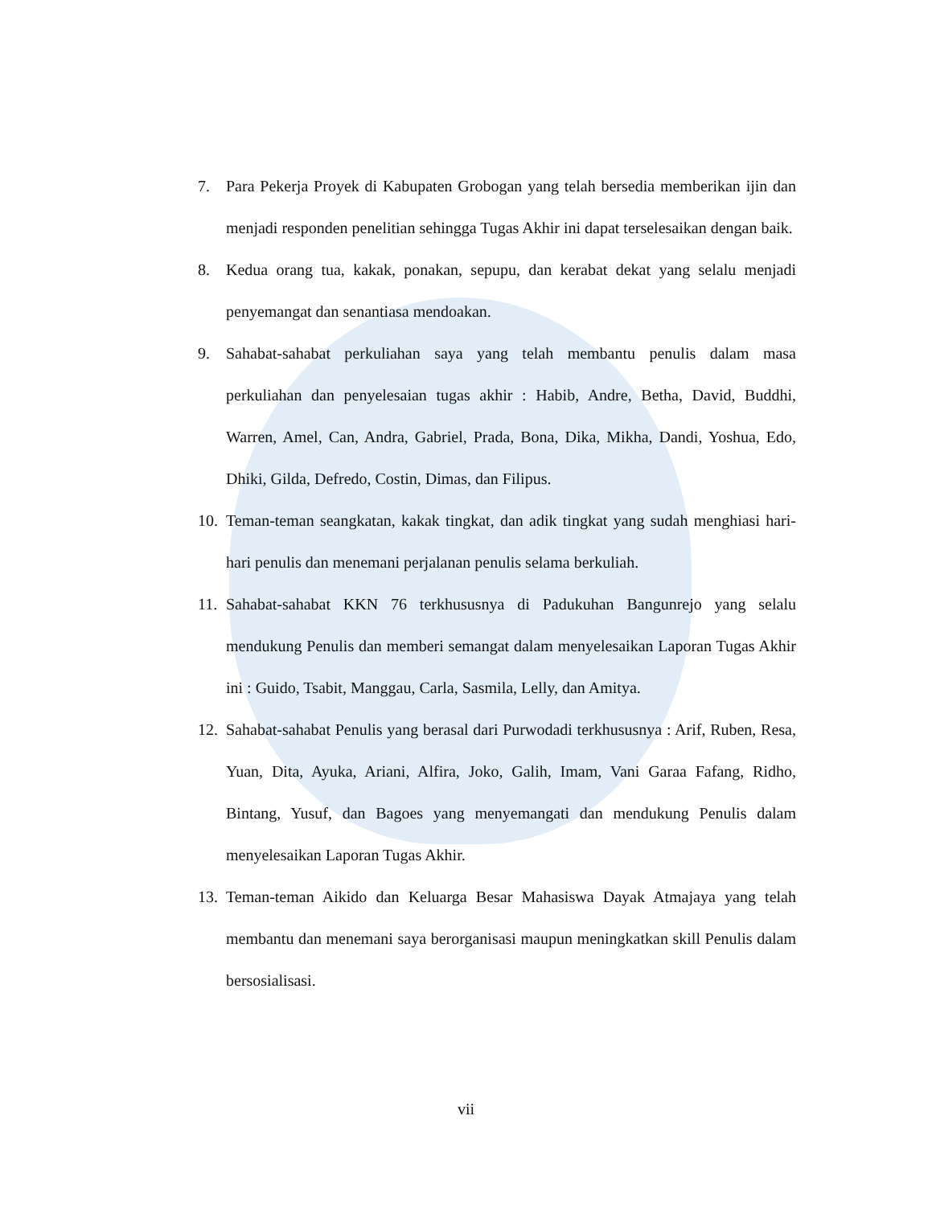7. Para Pekerja Proyek di Kabupaten Grobogan yang telah bersedia memberikan ijin dan menjadi responden penelitian sehingga Tugas Akhir ini dapat terselesaikan dengan baik.
8. Kedua orang tua, kakak, ponakan, sepupu, dan kerabat dekat yang selalu menjadi penyemangat dan senantiasa mendoakan.
9. Sahabat-sahabat perkuliahan saya yang telah membantu penulis dalam masa perkuliahan dan penyelesaian tugas akhir : Habib, Andre, Betha, David, Buddhi, Warren, Amel, Can, Andra, Gabriel, Prada, Bona, Dika, Mikha, Dandi, Yoshua, Edo, Dhiki, Gilda, Defredo, Costin, Dimas, dan Filipus.
10. Teman-teman seangkatan, kakak tingkat, dan adik tingkat yang sudah menghiasi hari-hari penulis dan menemani perjalanan penulis selama berkuliah.
11. Sahabat-sahabat KKN 76 terkhususnya di Padukuhan Bangunrejo yang selalu mendukung Penulis dan memberi semangat dalam menyelesaikan Laporan Tugas Akhir ini : Guido, Tsabit, Manggau, Carla, Sasmila, Lelly, dan Amitya.
12. Sahabat-sahabat Penulis yang berasal dari Purwodadi terkhususnya : Arif, Ruben, Resa, Yuan, Dita, Ayuka, Ariani, Alfira, Joko, Galih, Imam, Vani Garaa Fafang, Ridho, Bintang, Yusuf, dan Bagoes yang menyemangati dan mendukung Penulis dalam menyelesaikan Laporan Tugas Akhir.
13. Teman-teman Aikido dan Keluarga Besar Mahasiswa Dayak Atmajaya yang telah membantu dan menemani saya berorganisasi maupun meningkatkan skill Penulis dalam bersosialisasi.
vii